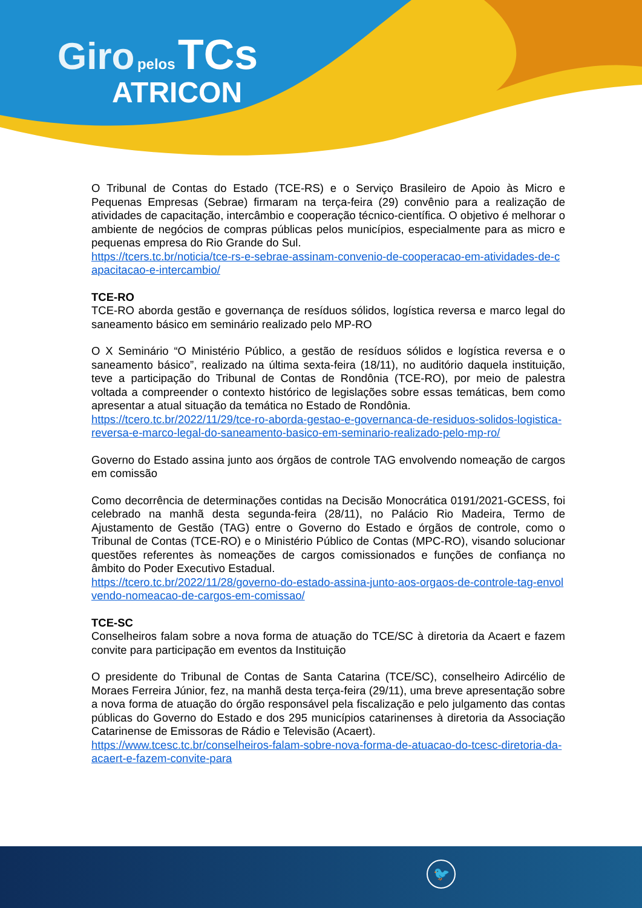Giro pelos TCs
ATRICON
O Tribunal de Contas do Estado (TCE-RS) e o Serviço Brasileiro de Apoio às Micro e Pequenas Empresas (Sebrae) firmaram na terça-feira (29) convênio para a realização de atividades de capacitação, intercâmbio e cooperação técnico-científica. O objetivo é melhorar o ambiente de negócios de compras públicas pelos municípios, especialmente para as micro e pequenas empresa do Rio Grande do Sul.
https://tcers.tc.br/noticia/tce-rs-e-sebrae-assinam-convenio-de-cooperacao-em-atividades-de-capacitacao-e-intercambio/
TCE-RO
TCE-RO aborda gestão e governança de resíduos sólidos, logística reversa e marco legal do saneamento básico em seminário realizado pelo MP-RO
O X Seminário “O Ministério Público, a gestão de resíduos sólidos e logística reversa e o saneamento básico”, realizado na última sexta-feira (18/11), no auditório daquela instituição, teve a participação do Tribunal de Contas de Rondônia (TCE-RO), por meio de palestra voltada a compreender o contexto histórico de legislações sobre essas temáticas, bem como apresentar a atual situação da temática no Estado de Rondônia.
https://tcero.tc.br/2022/11/29/tce-ro-aborda-gestao-e-governanca-de-residuos-solidos-logistica-reversa-e-marco-legal-do-saneamento-basico-em-seminario-realizado-pelo-mp-ro/
Governo do Estado assina junto aos órgãos de controle TAG envolvendo nomeação de cargos em comissão
Como decorrência de determinações contidas na Decisão Monocrática 0191/2021-GCESS, foi celebrado na manhã desta segunda-feira (28/11), no Palácio Rio Madeira, Termo de Ajustamento de Gestão (TAG) entre o Governo do Estado e órgãos de controle, como o Tribunal de Contas (TCE-RO) e o Ministério Público de Contas (MPC-RO), visando solucionar questões referentes às nomeações de cargos comissionados e funções de confiança no âmbito do Poder Executivo Estadual.
https://tcero.tc.br/2022/11/28/governo-do-estado-assina-junto-aos-orgaos-de-controle-tag-envolvendo-nomeacao-de-cargos-em-comissao/
TCE-SC
Conselheiros falam sobre a nova forma de atuação do TCE/SC à diretoria da Acaert e fazem convite para participação em eventos da Instituição
O presidente do Tribunal de Contas de Santa Catarina (TCE/SC), conselheiro Adircélio de Moraes Ferreira Júnior, fez, na manhã desta terça-feira (29/11), uma breve apresentação sobre a nova forma de atuação do órgão responsável pela fiscalização e pelo julgamento das contas públicas do Governo do Estado e dos 295 municípios catarinenses à diretoria da Associação Catarinense de Emissoras de Rádio e Televisão (Acaert).
https://www.tcesc.tc.br/conselheiros-falam-sobre-nova-forma-de-atuacao-do-tcesc-diretoria-da-acaert-e-fazem-convite-para
🐦